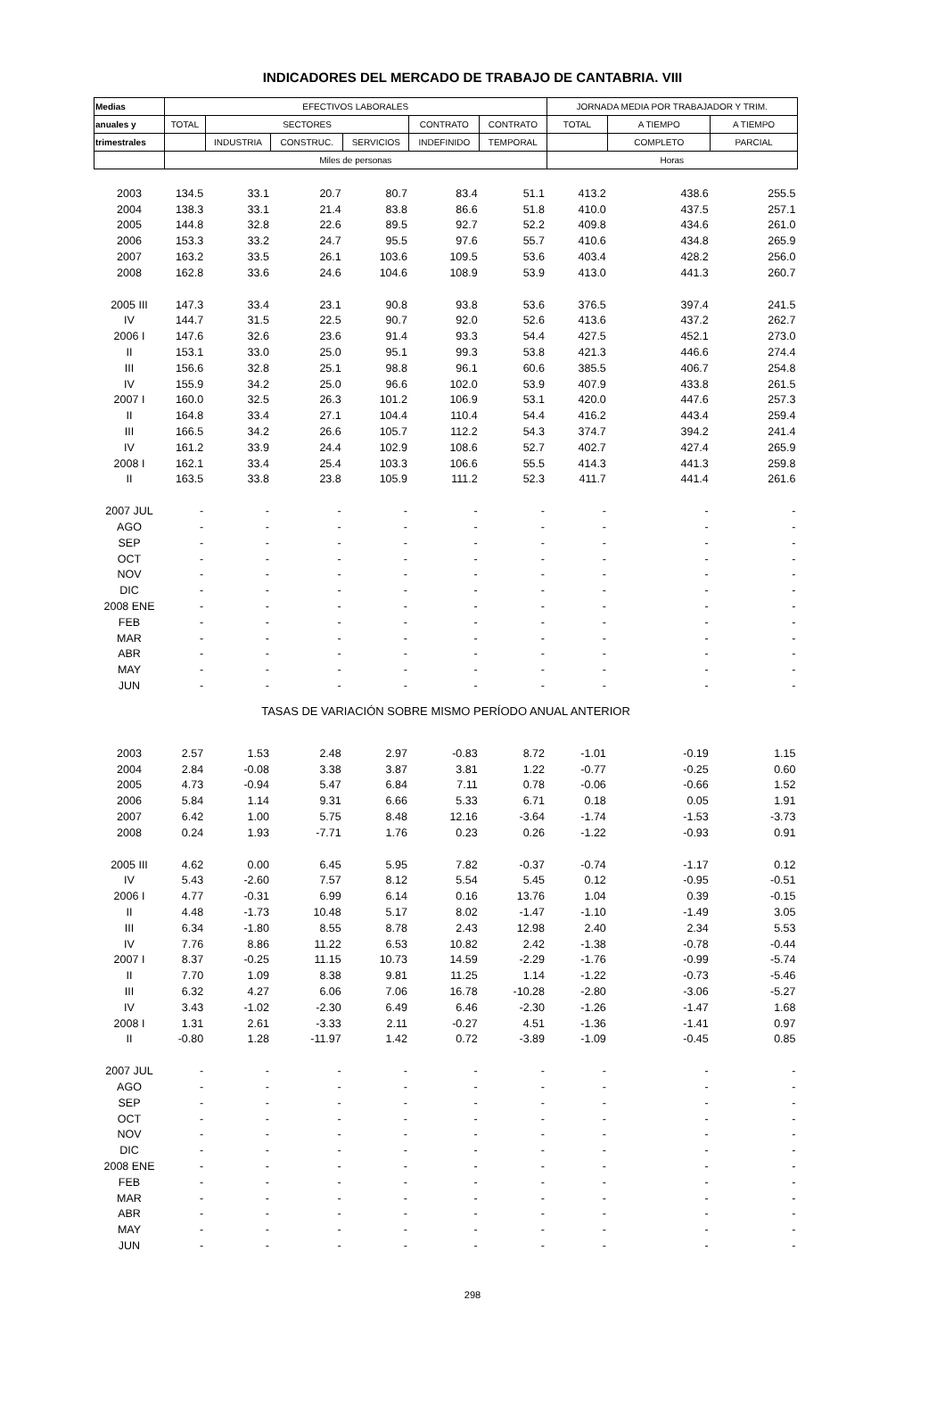INDICADORES DEL MERCADO DE TRABAJO DE CANTABRIA. VIII
| Medias | EFECTIVOS LABORALES | | | | | | JORNADA MEDIA POR TRABAJADOR Y TRIM. | | |
| --- | --- | --- | --- | --- | --- | --- | --- | --- | --- |
| anuales y | TOTAL | SECTORES | | | CONTRATO | CONTRATO | TOTAL | A TIEMPO | A TIEMPO |
| trimestrales | | INDUSTRIA | CONSTRUC. | SERVICIOS | INDEFINIDO | TEMPORAL | | COMPLETO | PARCIAL |
| | Miles de personas | | | | | | Horas | | |
| 2003 | 134.5 | 33.1 | 20.7 | 80.7 | 83.4 | 51.1 | 413.2 | 438.6 | 255.5 |
| 2004 | 138.3 | 33.1 | 21.4 | 83.8 | 86.6 | 51.8 | 410.0 | 437.5 | 257.1 |
| 2005 | 144.8 | 32.8 | 22.6 | 89.5 | 92.7 | 52.2 | 409.8 | 434.6 | 261.0 |
| 2006 | 153.3 | 33.2 | 24.7 | 95.5 | 97.6 | 55.7 | 410.6 | 434.8 | 265.9 |
| 2007 | 163.2 | 33.5 | 26.1 | 103.6 | 109.5 | 53.6 | 403.4 | 428.2 | 256.0 |
| 2008 | 162.8 | 33.6 | 24.6 | 104.6 | 108.9 | 53.9 | 413.0 | 441.3 | 260.7 |
| 2005 III | 147.3 | 33.4 | 23.1 | 90.8 | 93.8 | 53.6 | 376.5 | 397.4 | 241.5 |
| IV | 144.7 | 31.5 | 22.5 | 90.7 | 92.0 | 52.6 | 413.6 | 437.2 | 262.7 |
| 2006 I | 147.6 | 32.6 | 23.6 | 91.4 | 93.3 | 54.4 | 427.5 | 452.1 | 273.0 |
| II | 153.1 | 33.0 | 25.0 | 95.1 | 99.3 | 53.8 | 421.3 | 446.6 | 274.4 |
| III | 156.6 | 32.8 | 25.1 | 98.8 | 96.1 | 60.6 | 385.5 | 406.7 | 254.8 |
| IV | 155.9 | 34.2 | 25.0 | 96.6 | 102.0 | 53.9 | 407.9 | 433.8 | 261.5 |
| 2007 I | 160.0 | 32.5 | 26.3 | 101.2 | 106.9 | 53.1 | 420.0 | 447.6 | 257.3 |
| II | 164.8 | 33.4 | 27.1 | 104.4 | 110.4 | 54.4 | 416.2 | 443.4 | 259.4 |
| III | 166.5 | 34.2 | 26.6 | 105.7 | 112.2 | 54.3 | 374.7 | 394.2 | 241.4 |
| IV | 161.2 | 33.9 | 24.4 | 102.9 | 108.6 | 52.7 | 402.7 | 427.4 | 265.9 |
| 2008 I | 162.1 | 33.4 | 25.4 | 103.3 | 106.6 | 55.5 | 414.3 | 441.3 | 259.8 |
| II | 163.5 | 33.8 | 23.8 | 105.9 | 111.2 | 52.3 | 411.7 | 441.4 | 261.6 |
| 2007 JUL | - | - | - | - | - | - | - | - | - |
| AGO | - | - | - | - | - | - | - | - | - |
| SEP | - | - | - | - | - | - | - | - | - |
| OCT | - | - | - | - | - | - | - | - | - |
| NOV | - | - | - | - | - | - | - | - | - |
| DIC | - | - | - | - | - | - | - | - | - |
| 2008 ENE | - | - | - | - | - | - | - | - | - |
| FEB | - | - | - | - | - | - | - | - | - |
| MAR | - | - | - | - | - | - | - | - | - |
| ABR | - | - | - | - | - | - | - | - | - |
| MAY | - | - | - | - | - | - | - | - | - |
| JUN | - | - | - | - | - | - | - | - | - |
| TASAS DE VARIACIÓN SOBRE MISMO PERÍODO ANUAL ANTERIOR | | | | | | | | | |
| 2003 | 2.57 | 1.53 | 2.48 | 2.97 | -0.83 | 8.72 | -1.01 | -0.19 | 1.15 |
| 2004 | 2.84 | -0.08 | 3.38 | 3.87 | 3.81 | 1.22 | -0.77 | -0.25 | 0.60 |
| 2005 | 4.73 | -0.94 | 5.47 | 6.84 | 7.11 | 0.78 | -0.06 | -0.66 | 1.52 |
| 2006 | 5.84 | 1.14 | 9.31 | 6.66 | 5.33 | 6.71 | 0.18 | 0.05 | 1.91 |
| 2007 | 6.42 | 1.00 | 5.75 | 8.48 | 12.16 | -3.64 | -1.74 | -1.53 | -3.73 |
| 2008 | 0.24 | 1.93 | -7.71 | 1.76 | 0.23 | 0.26 | -1.22 | -0.93 | 0.91 |
| 2005 III | 4.62 | 0.00 | 6.45 | 5.95 | 7.82 | -0.37 | -0.74 | -1.17 | 0.12 |
| IV | 5.43 | -2.60 | 7.57 | 8.12 | 5.54 | 5.45 | 0.12 | -0.95 | -0.51 |
| 2006 I | 4.77 | -0.31 | 6.99 | 6.14 | 0.16 | 13.76 | 1.04 | 0.39 | -0.15 |
| II | 4.48 | -1.73 | 10.48 | 5.17 | 8.02 | -1.47 | -1.10 | -1.49 | 3.05 |
| III | 6.34 | -1.80 | 8.55 | 8.78 | 2.43 | 12.98 | 2.40 | 2.34 | 5.53 |
| IV | 7.76 | 8.86 | 11.22 | 6.53 | 10.82 | 2.42 | -1.38 | -0.78 | -0.44 |
| 2007 I | 8.37 | -0.25 | 11.15 | 10.73 | 14.59 | -2.29 | -1.76 | -0.99 | -5.74 |
| II | 7.70 | 1.09 | 8.38 | 9.81 | 11.25 | 1.14 | -1.22 | -0.73 | -5.46 |
| III | 6.32 | 4.27 | 6.06 | 7.06 | 16.78 | -10.28 | -2.80 | -3.06 | -5.27 |
| IV | 3.43 | -1.02 | -2.30 | 6.49 | 6.46 | -2.30 | -1.26 | -1.47 | 1.68 |
| 2008 I | 1.31 | 2.61 | -3.33 | 2.11 | -0.27 | 4.51 | -1.36 | -1.41 | 0.97 |
| II | -0.80 | 1.28 | -11.97 | 1.42 | 0.72 | -3.89 | -1.09 | -0.45 | 0.85 |
| 2007 JUL | - | - | - | - | - | - | - | - | - |
| AGO | - | - | - | - | - | - | - | - | - |
| SEP | - | - | - | - | - | - | - | - | - |
| OCT | - | - | - | - | - | - | - | - | - |
| NOV | - | - | - | - | - | - | - | - | - |
| DIC | - | - | - | - | - | - | - | - | - |
| 2008 ENE | - | - | - | - | - | - | - | - | - |
| FEB | - | - | - | - | - | - | - | - | - |
| MAR | - | - | - | - | - | - | - | - | - |
| ABR | - | - | - | - | - | - | - | - | - |
| MAY | - | - | - | - | - | - | - | - | - |
| JUN | - | - | - | - | - | - | - | - | - |
298